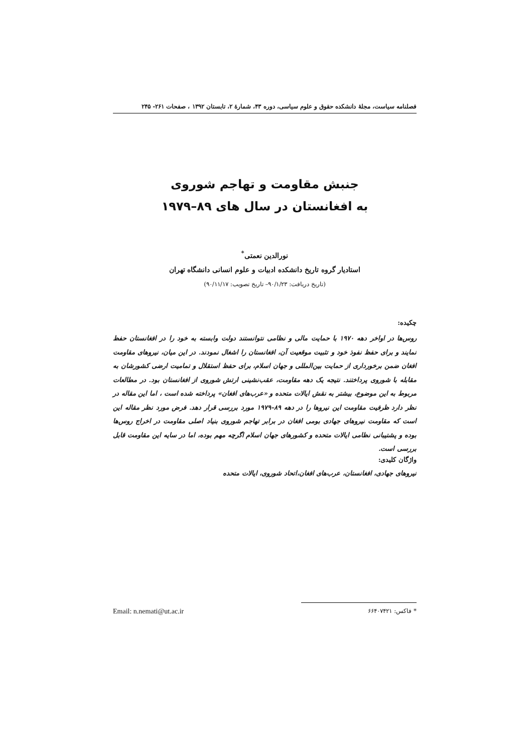فصلنامه سیاست، مجلۀ دانشکده حقوق و علوم سیاسی، دوره ۴۳، شمارۀ ۲، تابستان ۱۳۹۲ ، صفحات ۲۶۱- ۲۴۵
جنبش مقاومت و تهاجم شوروی
به افغانستان در سال های ۸۹–۱۹۷۹
نورالدین نعمتی<sup>*</sup>
استادیار گروه تاریخ دانشکده ادبیات و علوم انسانی دانشگاه تهران
(تاریخ دریافت: ۹۰/۱/۲۳– تاریخ تصویب: ۹۰/۱۱/۱۷)
چکیده:
روس‌ها در اواخر دهه ۱۹۷۰ با حمایت مالی و نظامی نتوانستند دولت وابسته به خود را در افغانستان حفظ نمایند و برای حفظ نفوذ خود و تثبیت موقعیت آن، افغانستان را اشغال نمودند. در این میان، نیروهای مقاومت افغان ضمن برخورداری از حمایت بین‌المللی و جهان اسلام، برای حفظ استقلال و تمامیت ارضی کشورشان به مقابله با شوروی پرداختند. نتیجه یک دهه مقاومت، عقب‌نشینی ارتش شوروی از افغانستان بود. در مطالعات مربوط به این موضوع، بیشتر به نقش ایالات متحده و «عرب‌های افغان» پرداخته شده است ، اما این مقاله در نظر دارد ظرفیت مقاومت این نیروها را در دهه ۸۹–۱۹۷۹ مورد بررسی قرار دهد. فرض مورد نظر مقاله این است که مقاومت نیروهای جهادی بومی افغان در برابر تهاجم شوروی بنیاد اصلی مقاومت در اخراج روس‌ها بوده و پشتیبانی نظامی ایالات متحده و کشورهای جهان اسلام اگرچه مهم بوده، اما در سایه این مقاومت قابل بررسی است.
واژگان کلیدی:
نیروهای جهادی، افغانستان، عرب‌های افغان،اتحاد شوروی، ایالات متحده
* فاکس: ۶۶۴۰۷۴۲۱ Email: n.nemati@ut.ac.ir